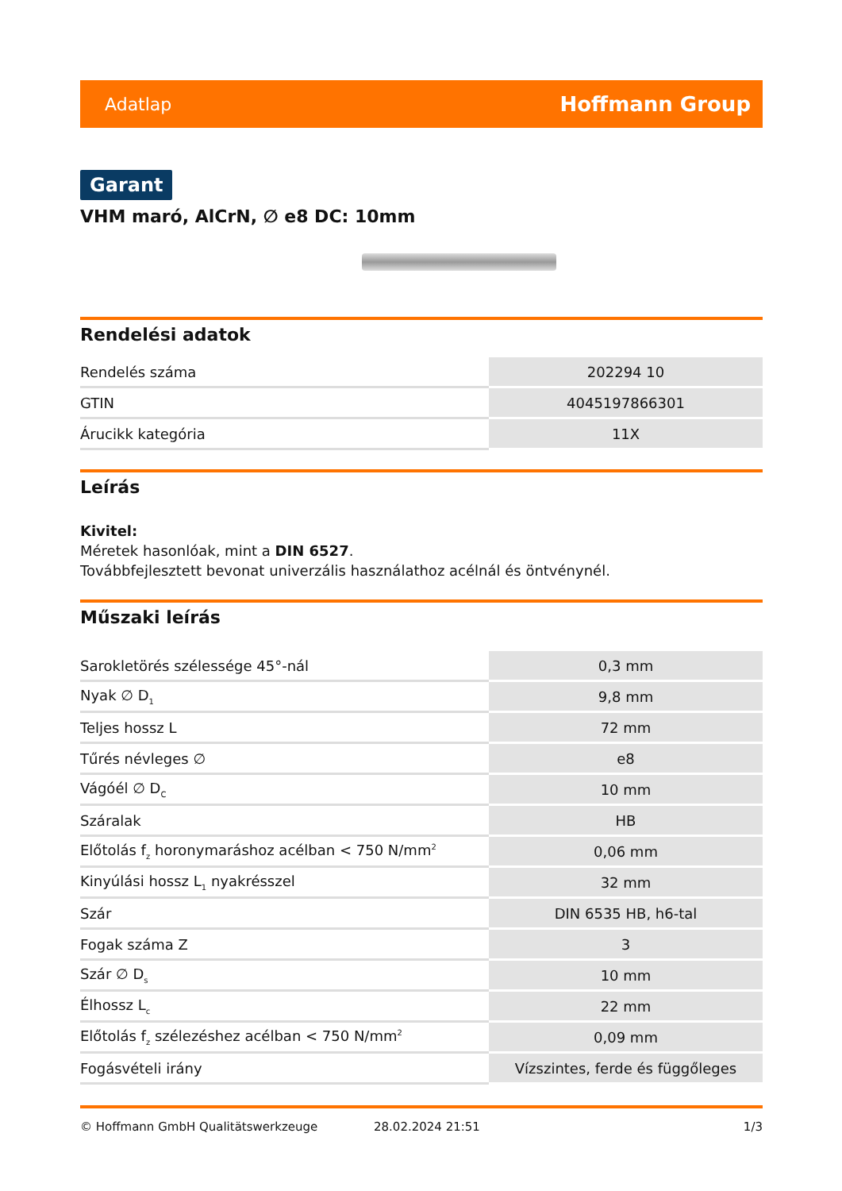Adatlap Hoffmann Group
Garant
VHM maró, AlCrN, ∅ e8 DC: 10mm
Rendelési adatok
| Rendelés száma | 202294 10 |
| GTIN | 4045197866301 |
| Árucikk kategória | 11X |
Leírás
Kivitel:
Méretek hasonlóak, mint a DIN 6527.
Továbbfejlesztett bevonat univerzális használathoz acélnál és öntvénynél.
Műszaki leírás
| Sarokletörés szélessége 45°-nál | 0,3 mm |
| Nyak ∅ D<sub>1</sub> | 9,8 mm |
| Teljes hossz L | 72 mm |
| Tűrés névleges ∅ | e8 |
| Vágóél ∅ D<sub>C</sub> | 10 mm |
| Száralak | HB |
| Előtolás f<sub>z</sub> horonymaráshoz acélban < 750 N/mm<sup>2</sup> | 0,06 mm |
| Kinyúlási hossz L<sub>1</sub> nyakrésszel | 32 mm |
| Szár | DIN 6535 HB, h6-tal |
| Fogak száma Z | 3 |
| Szár ∅ D<sub>s</sub> | 10 mm |
| Élhossz L<sub>c</sub> | 22 mm |
| Előtolás f<sub>z</sub> szélezéshez acélban < 750 N/mm<sup>2</sup> | 0,09 mm |
| Fogásvételi irány | Vízszintes, ferde és függőleges |
© Hoffmann GmbH Qualitätswerkzeuge 28.02.2024 21:51 1/3